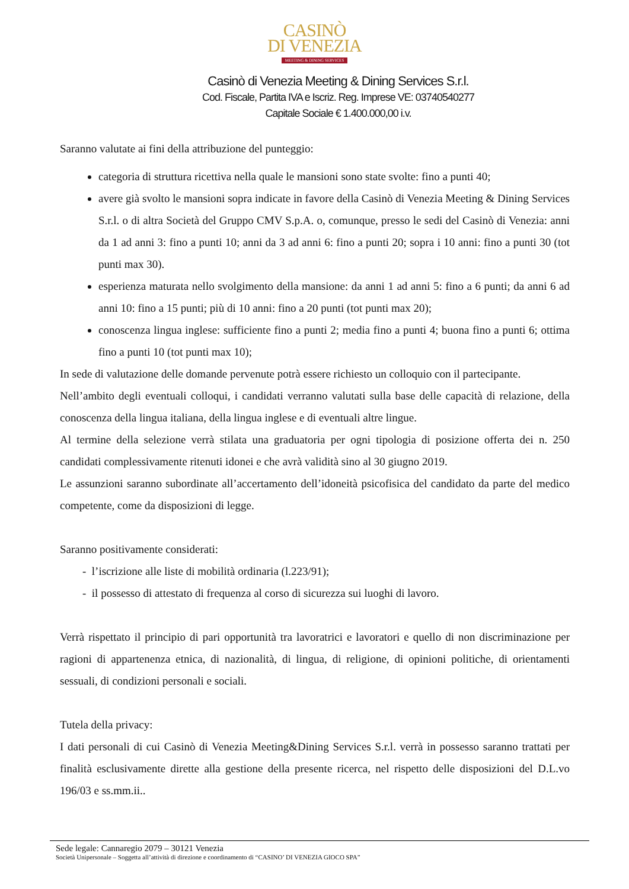CASINÒ
DI VENEZIA
MEETING & DINING SERVICES
Casinò di Venezia Meeting & Dining Services S.r.l.
Cod. Fiscale, Partita IVA e Iscriz. Reg. Imprese VE: 03740540277
Capitale Sociale € 1.400.000,00 i.v.
Saranno valutate ai fini della attribuzione del punteggio:
categoria di struttura ricettiva nella quale le mansioni sono state svolte: fino a punti 40;
avere già svolto le mansioni sopra indicate in favore della Casinò di Venezia Meeting & Dining Services S.r.l. o di altra Società del Gruppo CMV S.p.A. o, comunque, presso le sedi del Casinò di Venezia: anni da 1 ad anni 3: fino a punti 10; anni da 3 ad anni 6: fino a punti 20; sopra i 10 anni: fino a punti 30 (tot punti max 30).
esperienza maturata nello svolgimento della mansione: da anni 1 ad anni 5: fino a 6 punti; da anni 6 ad anni 10: fino a 15 punti; più di 10 anni: fino a 20 punti (tot punti max 20);
conoscenza lingua inglese: sufficiente fino a punti 2; media fino a punti 4; buona fino a punti 6; ottima fino a punti 10 (tot punti max 10);
In sede di valutazione delle domande pervenute potrà essere richiesto un colloquio con il partecipante.
Nell’ambito degli eventuali colloqui, i candidati verranno valutati sulla base delle capacità di relazione, della conoscenza della lingua italiana, della lingua inglese e di eventuali altre lingue.
Al termine della selezione verrà stilata una graduatoria per ogni tipologia di posizione offerta dei n. 250 candidati complessivamente ritenuti idonei e che avrà validità sino al 30 giugno 2019.
Le assunzioni saranno subordinate all’accertamento dell’idoneità psicofisica del candidato da parte del medico competente, come da disposizioni di legge.
Saranno positivamente considerati:
- l’iscrizione alle liste di mobilità ordinaria (l.223/91);
- il possesso di attestato di frequenza al corso di sicurezza sui luoghi di lavoro.
Verrà rispettato il principio di pari opportunità tra lavoratrici e lavoratori e quello di non discriminazione per ragioni di appartenenza etnica, di nazionalità, di lingua, di religione, di opinioni politiche, di orientamenti sessuali, di condizioni personali e sociali.
Tutela della privacy:
I dati personali di cui Casinò di Venezia Meeting&Dining Services S.r.l. verrà in possesso saranno trattati per finalità esclusivamente dirette alla gestione della presente ricerca, nel rispetto delle disposizioni del D.L.vo 196/03 e ss.mm.ii..
Sede legale: Cannaregio 2079 – 30121 Venezia
Società Unipersonale – Soggetta all’attività di direzione e coordinamento di “CASINO’ DI VENEZIA GIOCO SPA”